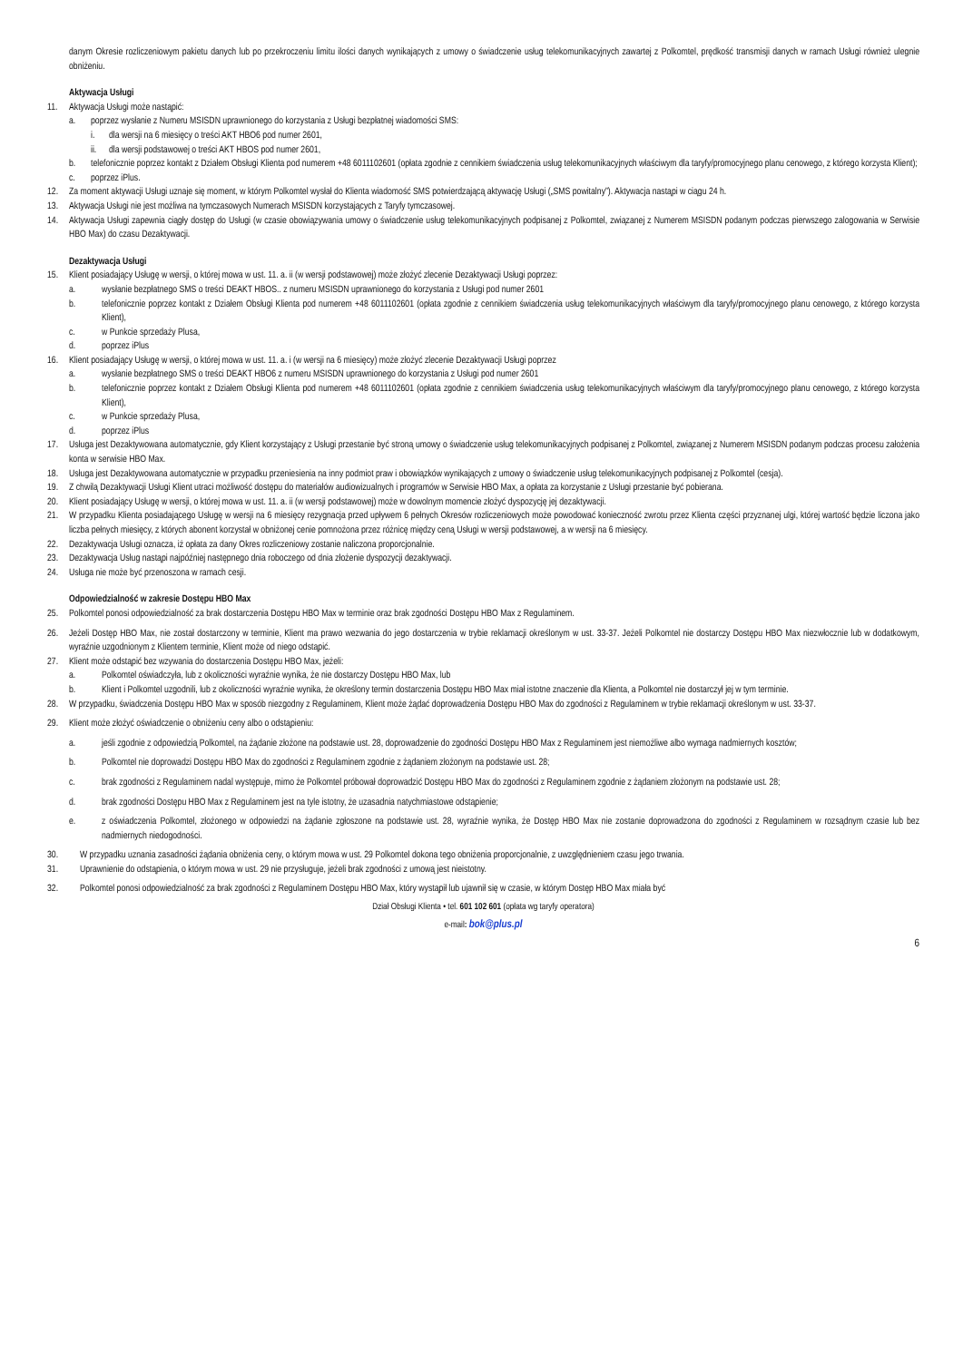danym Okresie rozliczeniowym pakietu danych lub po przekroczeniu limitu ilości danych wynikających z umowy o świadczenie usług telekomunikacyjnych zawartej z Polkomtel, prędkość transmisji danych w ramach Usługi również ulegnie obniżeniu.
Aktywacja Usługi
11. Aktywacja Usługi może nastąpić:
a. poprzez wysłanie z Numeru MSISDN uprawnionego do korzystania z Usługi bezpłatnej wiadomości SMS:
i. dla wersji na 6 miesięcy o treści AKT HBO6 pod numer 2601,
ii. dla wersji podstawowej o treści AKT HBOS pod numer 2601,
b. telefonicznie poprzez kontakt z Działem Obsługi Klienta pod numerem +48 6011102601 (opłata zgodnie z cennikiem świadczenia usług telekomunikacyjnych właściwym dla taryfy/promocyjnego planu cenowego, z którego korzysta Klient);
c. poprzez iPlus.
12. Za moment aktywacji Usługi uznaje się moment, w którym Polkomtel wysłał do Klienta wiadomość SMS potwierdzającą aktywację Usługi („SMS powitalny”). Aktywacja nastąpi w ciągu 24 h.
13. Aktywacja Usługi nie jest możliwa na tymczasowych Numerach MSISDN korzystających z Taryfy tymczasowej.
14. Aktywacja Usługi zapewnia ciągły dostęp do Usługi (w czasie obowiązywania umowy o świadczenie usług telekomunikacyjnych podpisanej z Polkomtel, związanej z Numerem MSISDN podanym podczas pierwszego zalogowania w Serwisie HBO Max) do czasu Dezaktywacji.
Dezaktywacja Usługi
15. Klient posiadający Usługę w wersji, o której mowa w ust. 11. a. ii (w wersji podstawowej) może złożyć zlecenie Dezaktywacji Usługi poprzez:
a. wysłanie bezpłatnego SMS o treści DEAKT HBOS.. z numeru MSISDN uprawnionego do korzystania z Usługi pod numer 2601
b. telefonicznie poprzez kontakt z Działem Obsługi Klienta pod numerem +48 6011102601 (opłata zgodnie z cennikiem świadczenia usług telekomunikacyjnych właściwym dla taryfy/promocyjnego planu cenowego, z którego korzysta Klient),
c. w Punkcie sprzedaży Plusa,
d. poprzez iPlus
16. Klient posiadający Usługę w wersji, o której mowa w ust. 11. a. i (w wersji na 6 miesięcy) może złożyć zlecenie Dezaktywacji Usługi poprzez
a. wysłanie bezpłatnego SMS o treści DEAKT HBO6 z numeru MSISDN uprawnionego do korzystania z Usługi pod numer 2601
b. telefonicznie poprzez kontakt z Działem Obsługi Klienta pod numerem +48 6011102601 (opłata zgodnie z cennikiem świadczenia usług telekomunikacyjnych właściwym dla taryfy/promocyjnego planu cenowego, z którego korzysta Klient),
c. w Punkcie sprzedaży Plusa,
d. poprzez iPlus
17. Usługa jest Dezaktywowana automatycznie, gdy Klient korzystający z Usługi przestanie być stroną umowy o świadczenie usług telekomunikacyjnych podpisanej z Polkomtel, związanej z Numerem MSISDN podanym podczas procesu założenia konta w serwisie HBO Max.
18. Usługa jest Dezaktywowana automatycznie w przypadku przeniesienia na inny podmiot praw i obowiązków wynikających z umowy o świadczenie usług telekomunikacyjnych podpisanej z Polkomtel (cesja).
19. Z chwilą Dezaktywacji Usługi Klient utraci możliwość dostępu do materiałów audiowizualnych i programów w Serwisie HBO Max, a opłata za korzystanie z Usługi przestanie być pobierana.
20. Klient posiadający Usługę w wersji, o której mowa w ust. 11. a. ii (w wersji podstawowej) może w dowolnym momencie złożyć dyspozycję jej dezaktywacji.
21. W przypadku Klienta posiadającego Usługę w wersji na 6 miesięcy rezygnacja przed upływem 6 pełnych Okresów rozliczeniowych może powodować konieczność zwrotu przez Klienta części przyznanej ulgi, której wartość będzie liczona jako liczba pełnych miesięcy, z których abonent korzystał w obniżonej cenie pomnożona przez różnicę między ceną Usługi w wersji podstawowej, a w wersji na 6 miesięcy.
22. Dezaktywacja Usługi oznacza, iż opłata za dany Okres rozliczeniowy zostanie naliczona proporcjonalnie.
23. Dezaktywacja Usług nastąpi najpóźniej następnego dnia roboczego od dnia złożenie dyspozycji dezaktywacji.
24. Usługa nie może być przenoszona w ramach cesji.
Odpowiedzialność w zakresie Dostępu HBO Max
25. Polkomtel ponosi odpowiedzialność za brak dostarczenia Dostępu HBO Max w terminie oraz brak zgodności Dostępu HBO Max z Regulaminem.
26. Jeżeli Dostęp HBO Max, nie został dostarczony w terminie, Klient ma prawo wezwania do jego dostarczenia w trybie reklamacji określonym w ust. 33-37. Jeżeli Polkomtel nie dostarczy Dostępu HBO Max niezwłocznie lub w dodatkowym, wyraźnie uzgodnionym z Klientem terminie, Klient może od niego odstąpić.
27. Klient może odstąpić bez wzywania do dostarczenia Dostępu HBO Max, jeżeli:
a. Polkomtel oświadczyła, lub z okoliczności wyraźnie wynika, że nie dostarczy Dostępu HBO Max, lub
b. Klient i Polkomtel uzgodnili, lub z okoliczności wyraźnie wynika, że określony termin dostarczenia Dostępu HBO Max miał istotne znaczenie dla Klienta, a Polkomtel nie dostarczył jej w tym terminie.
28. W przypadku, świadczenia Dostępu HBO Max w sposób niezgodny z Regulaminem, Klient może żądać doprowadzenia Dostępu HBO Max do zgodności z Regulaminem w trybie reklamacji określonym w ust. 33-37.
29. Klient może złożyć oświadczenie o obniżeniu ceny albo o odstąpieniu:
a. jeśli zgodnie z odpowiedzią Polkomtel, na żądanie złożone na podstawie ust. 28, doprowadzenie do zgodności Dostępu HBO Max z Regulaminem jest niemożliwe albo wymaga nadmiernych kosztów;
b. Polkomtel nie doprowadzi Dostępu HBO Max do zgodności z Regulaminem zgodnie z żądaniem złożonym na podstawie ust. 28;
c. brak zgodności z Regulaminem nadal występuje, mimo że Polkomtel próbował doprowadzić Dostępu HBO Max do zgodności z Regulaminem zgodnie z żądaniem złożonym na podstawie ust. 28;
d. brak zgodności Dostępu HBO Max z Regulaminem jest na tyle istotny, że uzasadnia natychmiastowe odstąpienie;
e. z oświadczenia Polkomtel, złożonego w odpowiedzi na żądanie zgłoszone na podstawie ust. 28, wyraźnie wynika, że Dostęp HBO Max nie zostanie doprowadzona do zgodności z Regulaminem w rozsądnym czasie lub bez nadmiernych niedogodności.
30. W przypadku uznania zasadności żądania obniżenia ceny, o którym mowa w ust. 29 Polkomtel dokona tego obniżenia proporcjonalnie, z uwzględnieniem czasu jego trwania.
31. Uprawnienie do odstąpienia, o którym mowa w ust. 29 nie przysługuje, jeżeli brak zgodności z umową jest nieistotny.
32. Polkomtel ponosi odpowiedzialność za brak zgodności z Regulaminem Dostępu HBO Max, który wystąpił lub ujawnił się w czasie, w którym Dostęp HBO Max miała być
Dział Obsługi Klienta • tel. 601 102 601 (opłata wg taryfy operatora)
e-mail: bok@plus.pl
6